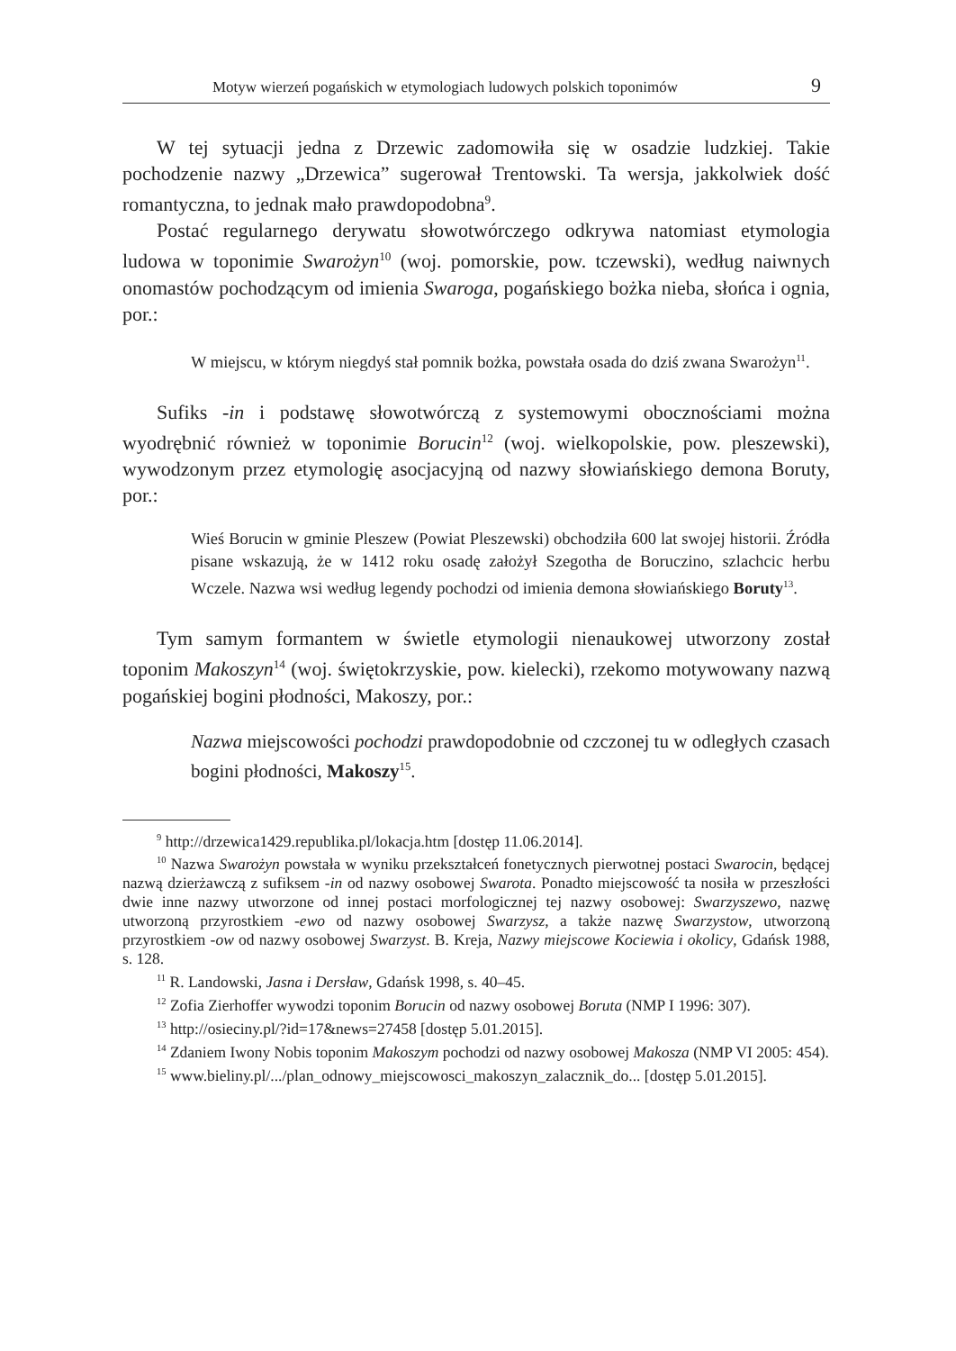Motyw wierzeń pogańskich w etymologiach ludowych polskich toponimów 9
W tej sytuacji jedna z Drzewic zadomowiła się w osadzie ludzkiej. Takie pochodzenie nazwy „Drzewica” sugerował Trentowski. Ta wersja, jakkolwiek dość romantyczna, to jednak mało prawdopodobna<sup>9</sup>.
Postać regularnego derywatu słowotwórczego odkrywa natomiast etymologia ludowa w toponimie Swarożyn<sup>10</sup> (woj. pomorskie, pow. tczewski), według naiwnych onomastów pochodzącym od imienia Swaroga, pogańskiego bożka nieba, słońca i ognia, por.:
W miejscu, w którym niegdyś stał pomnik bożka, powstała osada do dziś zwana Swarożyn<sup>11</sup>.
Sufiks -in i podstawę słowotwórczą z systemowymi obocznościami można wyodrębnić również w toponimie Borucin<sup>12</sup> (woj. wielkopolskie, pow. pleszewski), wywodzonym przez etymologię asocjacyjną od nazwy słowiańskiego demona Boruty, por.:
Wieś Borucin w gminie Pleszew (Powiat Pleszewski) obchodziła 600 lat swojej historii. Źródła pisane wskazują, że w 1412 roku osadę założył Szegotha de Boruczino, szlachcic herbu Wczele. Nazwa wsi według legendy pochodzi od imienia demona słowiańskiego Boruty<sup>13</sup>.
Tym samym formantem w świetle etymologii nienaukowej utworzony został toponim Makoszyn<sup>14</sup> (woj. świętokrzyskie, pow. kielecki), rzekomo motywowany nazwą pogańskiej bogini płodności, Makoszy, por.:
Nazwa miejscowości pochodzi prawdopodobnie od czczonej tu w odległych czasach bogini płodności, Makoszy<sup>15</sup>.
<sup>9</sup> http://drzewica1429.republika.pl/lokacja.htm [dostęp 11.06.2014].
<sup>10</sup> Nazwa Swarożyn powstała w wyniku przekształceń fonetycznych pierwotnej postaci Swarocin, będącej nazwą dzierżawczą z sufiksem -in od nazwy osobowej Swarota. Ponadto miejscowość ta nosiła w przeszłości dwie inne nazwy utworzone od innej postaci morfologicznej tej nazwy osobowej: Swarzyszewo, nazwę utworzoną przyrostkiem -ewo od nazwy osobowej Swarzysz, a także nazwę Swarzystow, utworzoną przyrostkiem -ow od nazwy osobowej Swarzyst. B. Kreja, Nazwy miejscowe Kociewia i okolicy, Gdańsk 1988, s. 128.
<sup>11</sup> R. Landowski, Jasna i Dersław, Gdańsk 1998, s. 40–45.
<sup>12</sup> Zofia Zierhoffer wywodzi toponim Borucin od nazwy osobowej Boruta (NMP I 1996: 307).
<sup>13</sup> http://osieciny.pl/?id=17&news=27458 [dostęp 5.01.2015].
<sup>14</sup> Zdaniem Iwony Nobis toponim Makoszym pochodzi od nazwy osobowej Makosza (NMP VI 2005: 454).
<sup>15</sup> www.bieliny.pl/.../plan_odnowy_miejscowosci_makoszyn_zalacznik_do... [dostęp 5.01.2015].